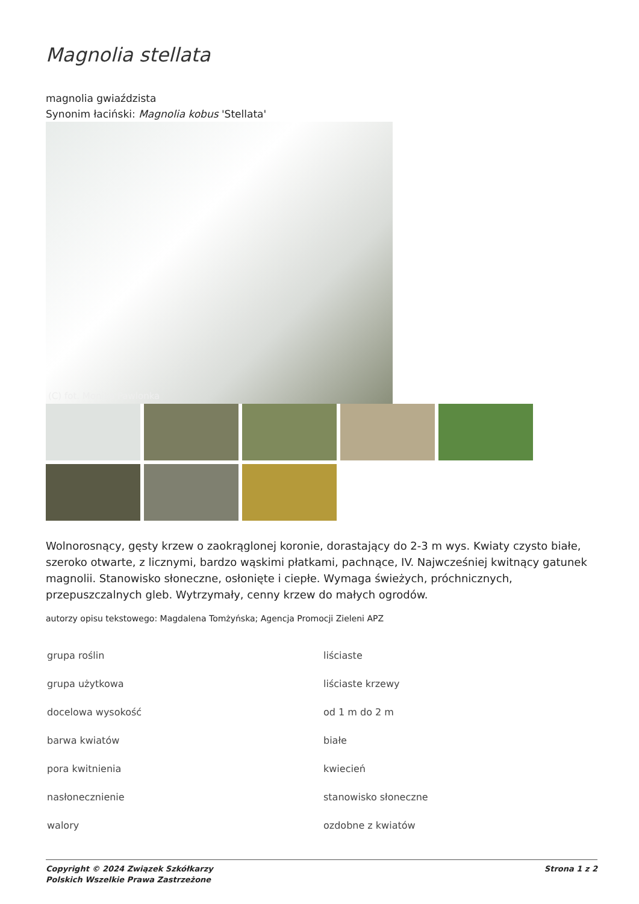Magnolia stellata
magnolia gwiaździsta
Synonim łaciński: Magnolia kobus 'Stellata'
(C) fot. Monika Pawlonka
Wolnorosnący, gęsty krzew o zaokrąglonej koronie, dorastający do 2-3 m wys. Kwiaty czysto białe, szeroko otwarte, z licznymi, bardzo wąskimi płatkami, pachnące, IV. Najwcześniej kwitnący gatunek magnolii. Stanowisko słoneczne, osłonięte i ciepłe. Wymaga świeżych, próchnicznych, przepuszczalnych gleb. Wytrzymały, cenny krzew do małych ogrodów.
autorzy opisu tekstowego: Magdalena Tomżyńska; Agencja Promocji Zieleni APZ
| grupa roślin | liściaste |
| grupa użytkowa | liściaste krzewy |
| docelowa wysokość | od 1 m do 2 m |
| barwa kwiatów | białe |
| pora kwitnienia | kwiecień |
| nasłonecznienie | stanowisko słoneczne |
| walory | ozdobne z kwiatów |
Copyright © 2024 Związek Szkółkarzy
Polskich Wszelkie Prawa Zastrzeżone
Strona 1 z 2